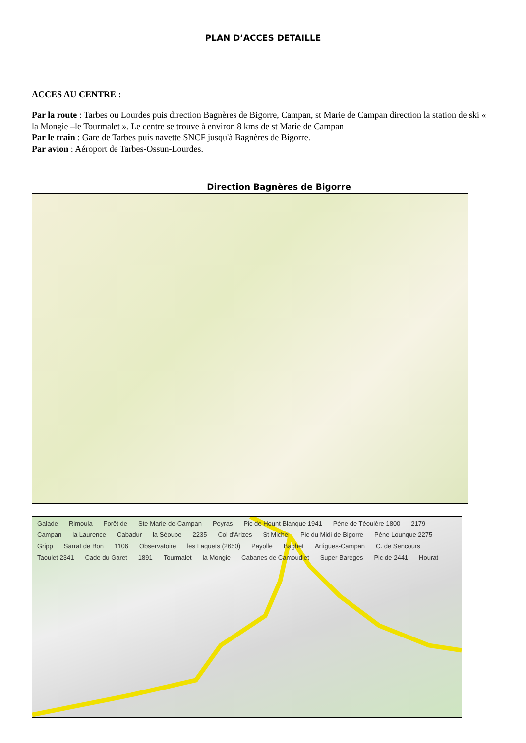PLAN D’ACCES DETAILLE
ACCES AU CENTRE :
Par la route : Tarbes ou Lourdes puis direction Bagnères de Bigorre, Campan, st Marie de Campan direction la station de ski « la Mongie –le Tourmalet ». Le centre se trouve à environ 8 kms de st Marie de Campan
Par le train : Gare de Tarbes puis navette SNCF jusqu'à Bagnères de Bigorre.
Par avion : Aéroport de Tarbes-Ossun-Lourdes.
Direction Bagnères de Bigorre
Galade Rimoula Forêt de Ste Marie-de-Campan Peyras Pic de Hount Blanque 1941 Pène de Téoulère 1800 2179 Campan la Laurence Cabadur la Séoube 2235 Col d'Arizes St Michel Pic du Midi de Bigorre Pène Lounque 2275 Gripp Sarrat de Bon 1106 Observatoire les Laquets (2650) Payolle Baghet Artigues-Campan C. de Sencours Taoulet 2341 Cade du Garet 1891 Tourmalet la Mongie Cabanes de Camoudiet Super Barèges Pic de 2441 Hourat